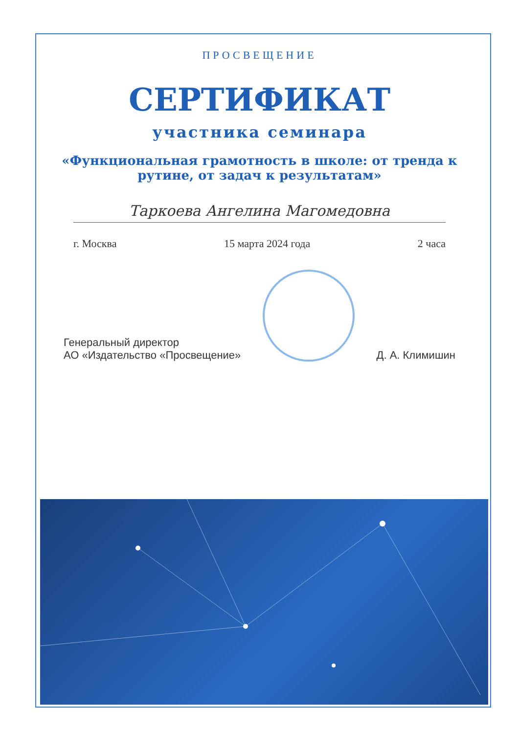ПРОСВЕЩЕНИЕ
СЕРТИФИКАТ
участника семинара
«Функциональная грамотность в школе: от тренда к рутине, от задач к результатам»
Таркоева Ангелина Магомедовна
г. Москва 15 марта 2024 года 2 часа
Генеральный директор
АО «Издательство «Просвещение»
Д. А. Климишин